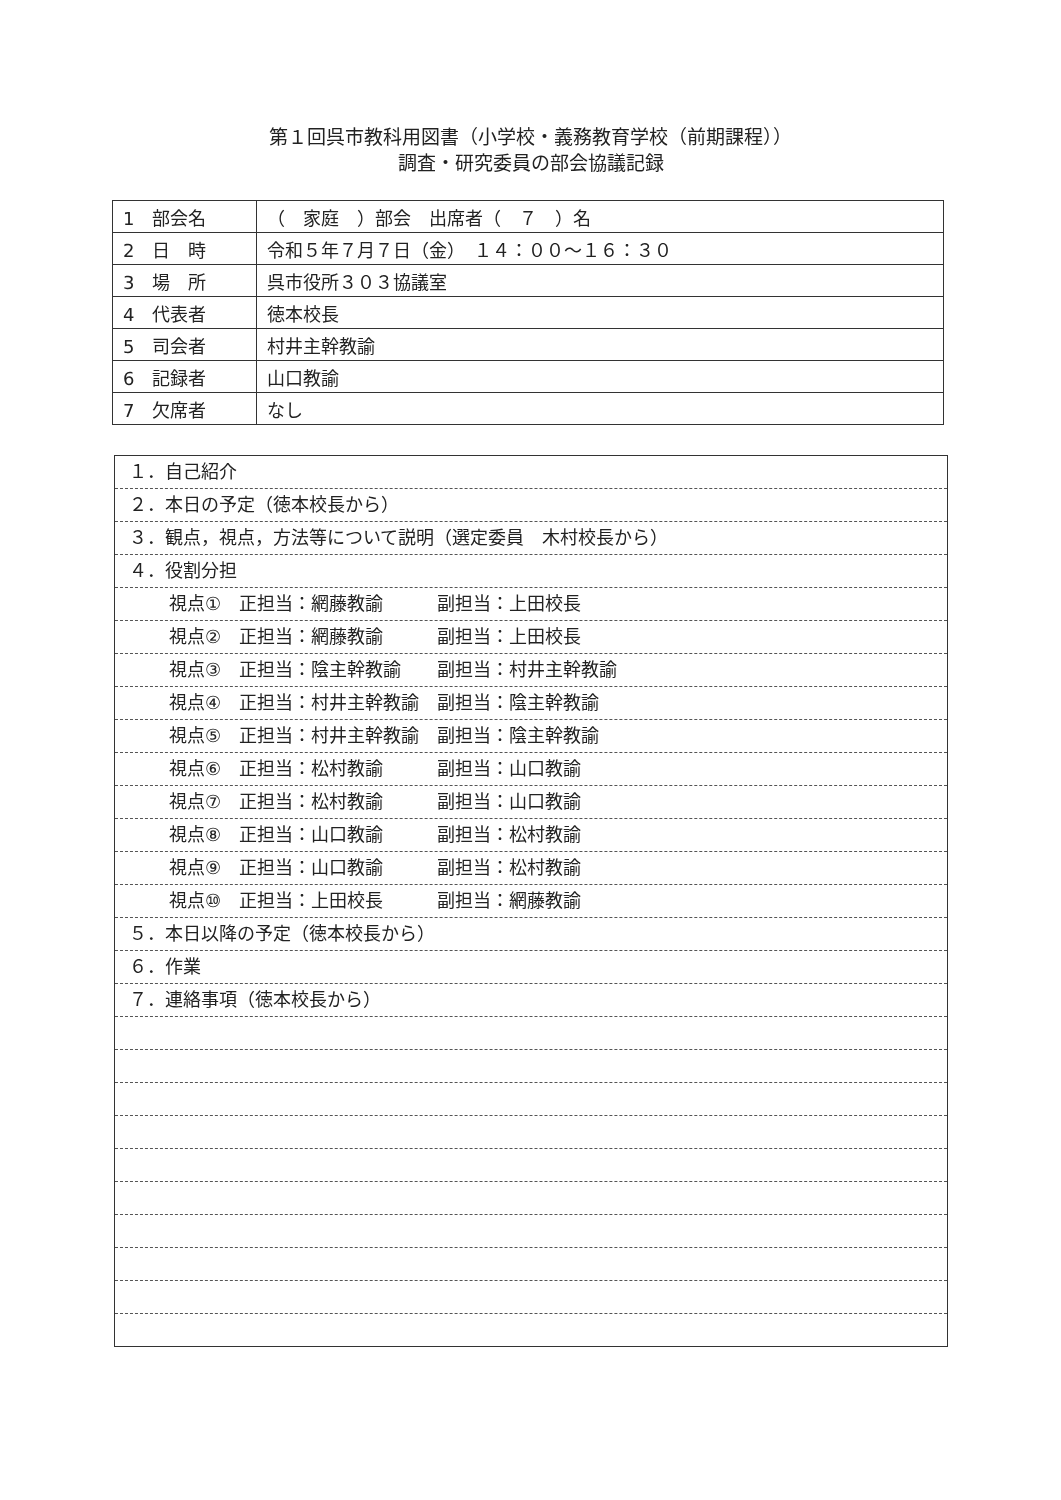第１回呉市教科用図書（小学校・義務教育学校（前期課程））
調査・研究委員の部会協議記録
| 1 部会名 | （ 家庭 ）部会 出席者（ ７ ）名 |
| 2 日 時 | 令和５年７月７日（金） １４：００～１６：３０ |
| 3 場 所 | 呉市役所３０３協議室 |
| 4 代表者 | 徳本校長 |
| 5 司会者 | 村井主幹教諭 |
| 6 記録者 | 山口教諭 |
| 7 欠席者 | なし |
１．自己紹介
２．本日の予定（徳本校長から）
３．観点，視点，方法等について説明（選定委員　木村校長から）
４．役割分担
視点①　正担当：網藤教諭　　　副担当：上田校長
視点②　正担当：網藤教諭　　　副担当：上田校長
視点③　正担当：陰主幹教諭　　副担当：村井主幹教諭
視点④　正担当：村井主幹教諭　副担当：陰主幹教諭
視点⑤　正担当：村井主幹教諭　副担当：陰主幹教諭
視点⑥　正担当：松村教諭　　　副担当：山口教諭
視点⑦　正担当：松村教諭　　　副担当：山口教諭
視点⑧　正担当：山口教諭　　　副担当：松村教諭
視点⑨　正担当：山口教諭　　　副担当：松村教諭
視点⑩　正担当：上田校長　　　副担当：網藤教諭
５．本日以降の予定（徳本校長から）
６．作業
７．連絡事項（徳本校長から）